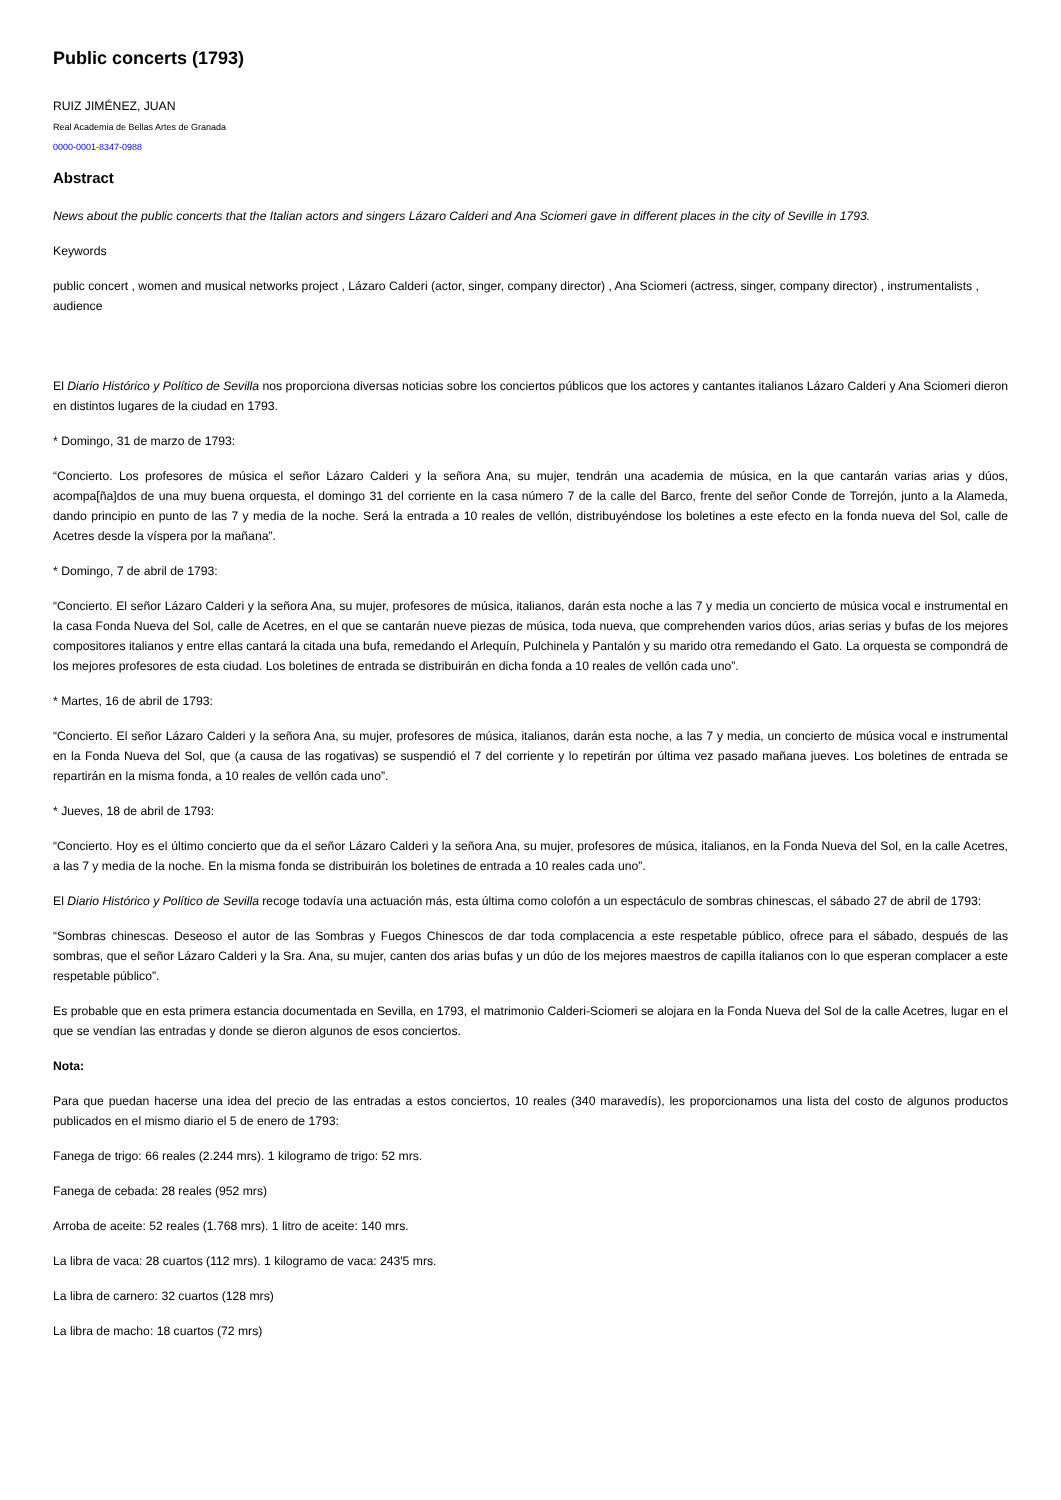Public concerts (1793)
RUIZ JIMÉNEZ, JUAN
Real Academia de Bellas Artes de Granada
0000-0001-8347-0988
Abstract
News about the public concerts that the Italian actors and singers Lázaro Calderi and Ana Sciomeri gave in different places in the city of Seville in 1793.
Keywords
public concert , women and musical networks project , Lázaro Calderi (actor, singer, company director) , Ana Sciomeri (actress, singer, company director) , instrumentalists , audience
El Diario Histórico y Político de Sevilla nos proporciona diversas noticias sobre los conciertos públicos que los actores y cantantes italianos Lázaro Calderi y Ana Sciomeri dieron en distintos lugares de la ciudad en 1793.
* Domingo, 31 de marzo de 1793:
“Concierto. Los profesores de música el señor Lázaro Calderi y la señora Ana, su mujer, tendrán una academia de música, en la que cantarán varias arias y dúos, acompa[ña]dos de una muy buena orquesta, el domingo 31 del corriente en la casa número 7 de la calle del Barco, frente del señor Conde de Torrejón, junto a la Alameda, dando principio en punto de las 7 y media de la noche. Será la entrada a 10 reales de vellón, distribuyéndose los boletines a este efecto en la fonda nueva del Sol, calle de Acetres desde la víspera por la mañana”.
* Domingo, 7 de abril de 1793:
“Concierto. El señor Lázaro Calderi y la señora Ana, su mujer, profesores de música, italianos, darán esta noche a las 7 y media un concierto de música vocal e instrumental en la casa Fonda Nueva del Sol, calle de Acetres, en el que se cantarán nueve piezas de música, toda nueva, que comprehenden varios dúos, arias serias y bufas de los mejores compositores italianos y entre ellas cantará la citada una bufa, remedando el Arlequín, Pulchinela y Pantalón y su marido otra remedando el Gato. La orquesta se compondrá de los mejores profesores de esta ciudad. Los boletines de entrada se distribuirán en dicha fonda a 10 reales de vellón cada uno”.
* Martes, 16 de abril de 1793:
“Concierto. El señor Lázaro Calderi y la señora Ana, su mujer, profesores de música, italianos, darán esta noche, a las 7 y media, un concierto de música vocal e instrumental en la Fonda Nueva del Sol, que (a causa de las rogativas) se suspendió el 7 del corriente y lo repetirán por última vez pasado mañana jueves. Los boletines de entrada se repartirán en la misma fonda, a 10 reales de vellón cada uno”.
* Jueves, 18 de abril de 1793:
“Concierto. Hoy es el último concierto que da el señor Lázaro Calderi y la señora Ana, su mujer, profesores de música, italianos, en la Fonda Nueva del Sol, en la calle Acetres, a las 7 y media de la noche. En la misma fonda se distribuirán los boletines de entrada a 10 reales cada uno”.
El Diario Histórico y Político de Sevilla recoge todavía una actuación más, esta última como colofón a un espectáculo de sombras chinescas, el sábado 27 de abril de 1793:
“Sombras chinescas. Deseoso el autor de las Sombras y Fuegos Chinescos de dar toda complacencia a este respetable público, ofrece para el sábado, después de las sombras, que el señor Lázaro Calderi y la Sra. Ana, su mujer, canten dos arias bufas y un dúo de los mejores maestros de capilla italianos con lo que esperan complacer a este respetable público”.
Es probable que en esta primera estancia documentada en Sevilla, en 1793, el matrimonio Calderi-Sciomeri se alojara en la Fonda Nueva del Sol de la calle Acetres, lugar en el que se vendían las entradas y donde se dieron algunos de esos conciertos.
Nota:
Para que puedan hacerse una idea del precio de las entradas a estos conciertos, 10 reales (340 maravedís), les proporcionamos una lista del costo de algunos productos publicados en el mismo diario el 5 de enero de 1793:
Fanega de trigo: 66 reales (2.244 mrs). 1 kilogramo de trigo: 52 mrs.
Fanega de cebada: 28 reales (952 mrs)
Arroba de aceite: 52 reales (1.768 mrs). 1 litro de aceite: 140 mrs.
La libra de vaca: 28 cuartos (112 mrs). 1 kilogramo de vaca: 243'5 mrs.
La libra de carnero: 32 cuartos (128 mrs)
La libra de macho: 18 cuartos (72 mrs)